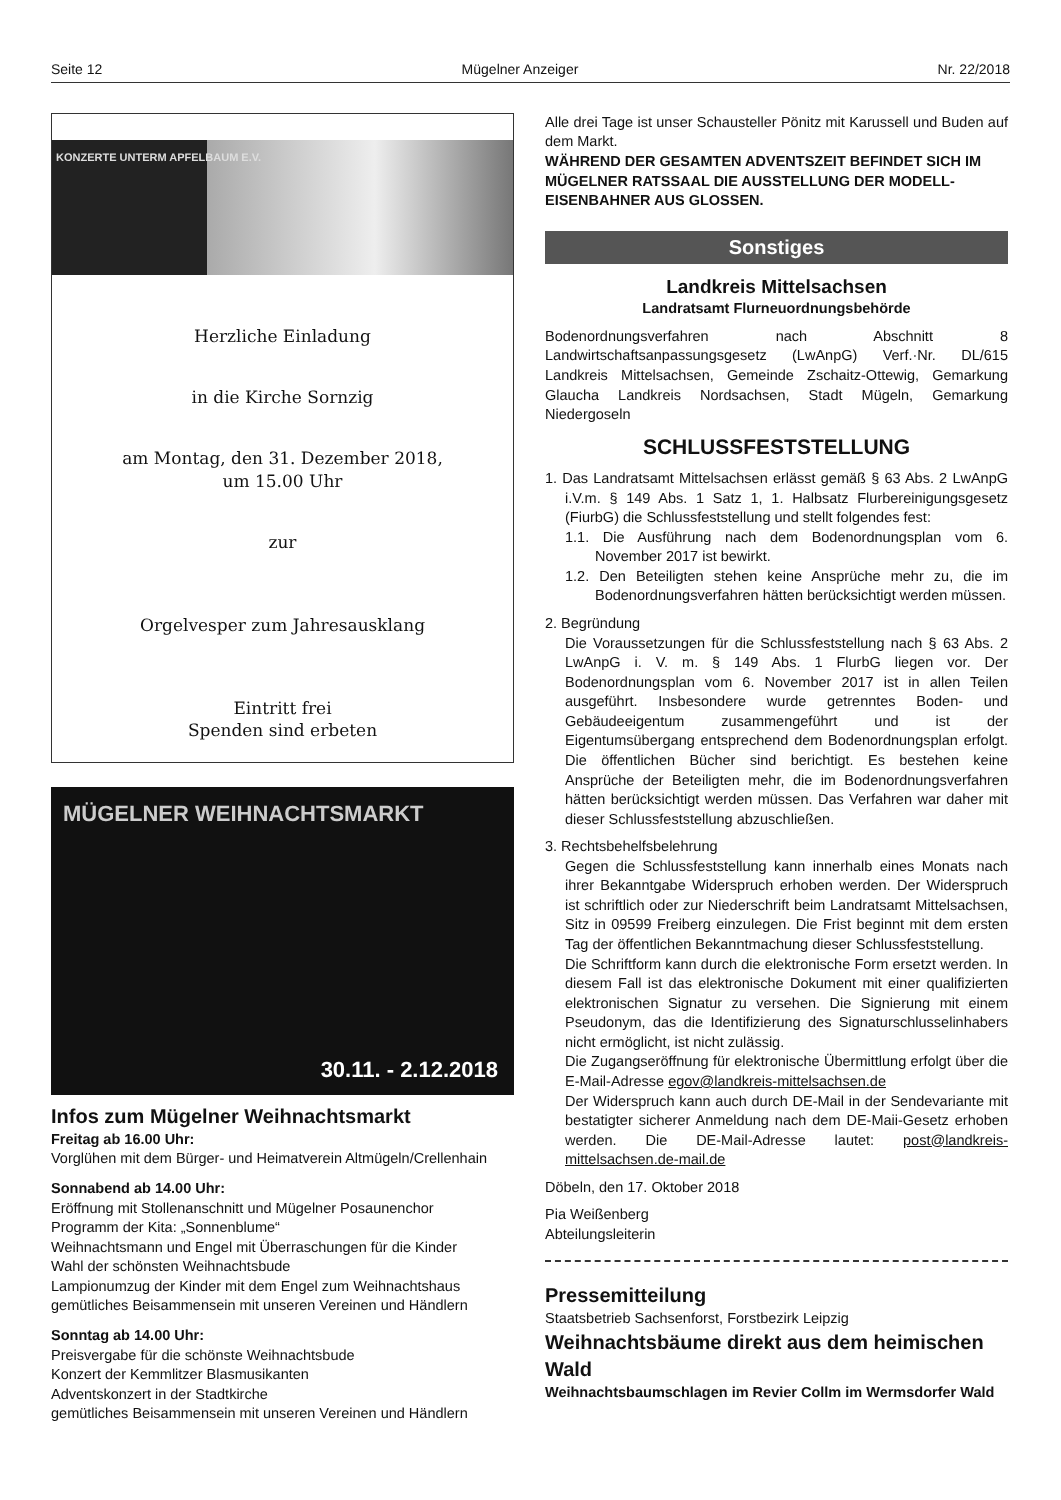Seite 12 Mügelner Anzeiger Nr. 22/2018
KONZERTE UNTERM APFELBAUM E.V.
Herzliche Einladung
in die Kirche Sornzig
am Montag, den 31. Dezember 2018,
um 15.00 Uhr
zur
Orgelvesper zum Jahresausklang
Eintritt frei
Spenden sind erbeten
MÜGELNER WEIHNACHTSMARKT
30.11. - 2.12.2018
Infos zum Mügelner Weihnachtsmarkt
Freitag ab 16.00 Uhr:
Vorglühen mit dem Bürger- und Heimatverein Altmügeln/Crellenhain
Sonnabend ab 14.00 Uhr:
Eröffnung mit Stollenanschnitt und Mügelner Posaunenchor
Programm der Kita: „Sonnenblume“
Weihnachtsmann und Engel mit Überraschungen für die Kinder
Wahl der schönsten Weihnachtsbude
Lampionumzug der Kinder mit dem Engel zum Weihnachtshaus
gemütliches Beisammensein mit unseren Vereinen und Händlern
Sonntag ab 14.00 Uhr:
Preisvergabe für die schönste Weihnachtsbude
Konzert der Kemmlitzer Blasmusikanten
Adventskonzert in der Stadtkirche
gemütliches Beisammensein mit unseren Vereinen und Händlern
Alle drei Tage ist unser Schausteller Pönitz mit Karussell und Buden auf dem Markt.
WÄHREND DER GESAMTEN ADVENTSZEIT BEFINDET SICH IM MÜGELNER RATSSAAL DIE AUSSTELLUNG DER MODELL-EISENBAHNER AUS GLOSSEN.
Sonstiges
Landkreis Mittelsachsen
Landratsamt Flurneuordnungsbehörde
Bodenordnungsverfahren nach Abschnitt 8 Landwirtschaftsanpassungsgesetz (LwAnpG) Verf.·Nr. DL/615 Landkreis Mittelsachsen, Gemeinde Zschaitz-Ottewig, Gemarkung Glaucha Landkreis Nordsachsen, Stadt Mügeln, Gemarkung Niedergoseln
SCHLUSSFESTSTELLUNG
1. Das Landratsamt Mittelsachsen erlässt gemäß § 63 Abs. 2 LwAnpG i.V.m. § 149 Abs. 1 Satz 1, 1. Halbsatz Flurbereinigungsgesetz (FiurbG) die Schlussfeststellung und stellt folgendes fest:
1.1. Die Ausführung nach dem Bodenordnungsplan vom 6. November 2017 ist bewirkt.
1.2. Den Beteiligten stehen keine Ansprüche mehr zu, die im Bodenordnungsverfahren hätten berücksichtigt werden müssen.
2. Begründung
Die Voraussetzungen für die Schlussfeststellung nach § 63 Abs. 2 LwAnpG i. V. m. § 149 Abs. 1 FlurbG liegen vor. Der Bodenordnungsplan vom 6. November 2017 ist in allen Teilen ausgeführt. Insbesondere wurde getrenntes Boden- und Gebäudeeigentum zusammengeführt und ist der Eigentumsübergang entsprechend dem Bodenordnungsplan erfolgt. Die öffentlichen Bücher sind berichtigt. Es bestehen keine Ansprüche der Beteiligten mehr, die im Bodenordnungsverfahren hätten berücksichtigt werden müssen. Das Verfahren war daher mit dieser Schlussfeststellung abzuschließen.
3. Rechtsbehelfsbelehrung
Gegen die Schlussfeststellung kann innerhalb eines Monats nach ihrer Bekanntgabe Widerspruch erhoben werden. Der Widerspruch ist schriftlich oder zur Niederschrift beim Landratsamt Mittelsachsen, Sitz in 09599 Freiberg einzulegen. Die Frist beginnt mit dem ersten Tag der öffentlichen Bekanntmachung dieser Schlussfeststellung.
Die Schriftform kann durch die elektronische Form ersetzt werden. In diesem Fall ist das elektronische Dokument mit einer qualifizierten elektronischen Signatur zu versehen. Die Signierung mit einem Pseudonym, das die Identifizierung des Signaturschlusselinhabers nicht ermöglicht, ist nicht zulässig.
Die Zugangseröffnung für elektronische Übermittlung erfolgt über die E-Mail-Adresse egov@landkreis-mittelsachsen.de
Der Widerspruch kann auch durch DE-Mail in der Sendevariante mit bestatigter sicherer Anmeldung nach dem DE-Maii-Gesetz erhoben werden. Die DE-Mail-Adresse lautet: post@landkreis-mittelsachsen.de-mail.de
Döbeln, den 17. Oktober 2018
Pia Weißenberg
Abteilungsleiterin
Pressemitteilung
Staatsbetrieb Sachsenforst, Forstbezirk Leipzig
Weihnachtsbäume direkt aus dem heimischen Wald
Weihnachtsbaumschlagen im Revier Collm im Wermsdorfer Wald